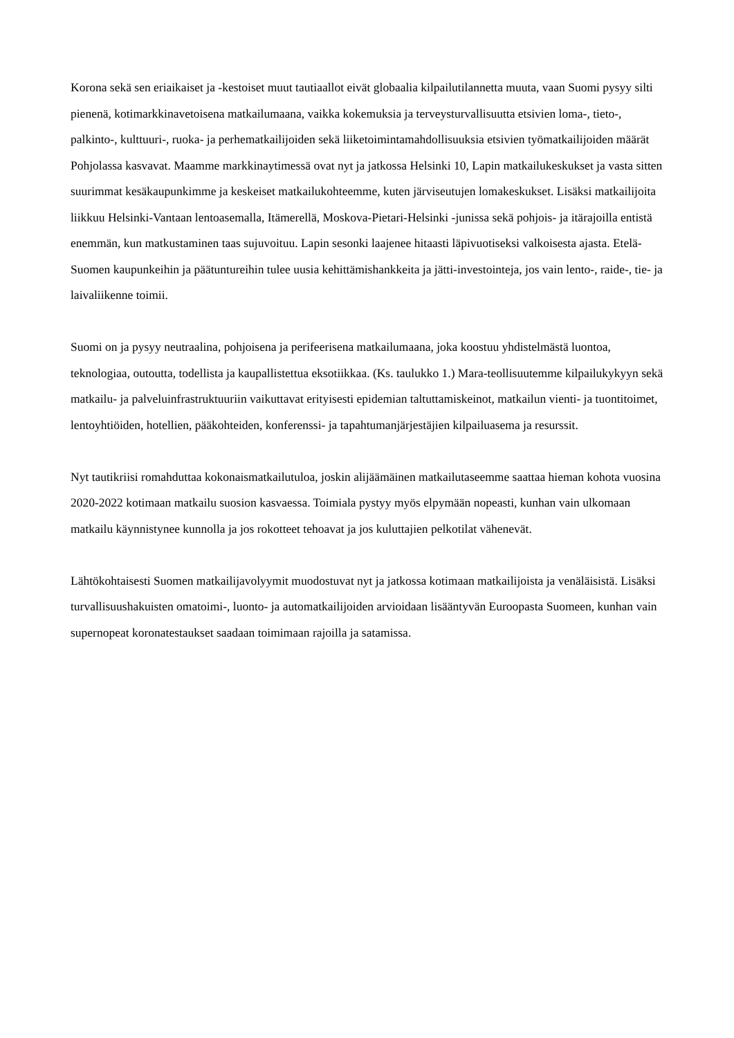Korona sekä sen eriaikaiset ja -kestoiset muut tautiaallot eivät globaalia kilpailutilannetta muuta, vaan Suomi pysyy silti pienenä, kotimarkkinavetoisena matkailumaana, vaikka kokemuksia ja terveysturvallisuutta etsivien loma-, tieto-, palkinto-, kulttuuri-, ruoka- ja perhematkailijoiden sekä liiketoimintamahdollisuuksia etsivien työmatkailijoiden määrät Pohjolassa kasvavat. Maamme markkinaytimessä ovat nyt ja jatkossa Helsinki 10, Lapin matkailukeskukset ja vasta sitten suurimmat kesäkaupunkimme ja keskeiset matkailukohteemme, kuten järviseutujen lomakeskukset. Lisäksi matkailijoita liikkuu Helsinki-Vantaan lentoasemalla, Itämerellä, Moskova-Pietari-Helsinki -junissa sekä pohjois- ja itärajoilla entistä enemmän, kun matkustaminen taas sujuvoituu. Lapin sesonki laajenee hitaasti läpivuotiseksi valkoisesta ajasta. Etelä-Suomen kaupunkeihin ja päätuntureihin tulee uusia kehittämishankkeita ja jätti-investointeja, jos vain lento-, raide-, tie- ja laivaliikenne toimii.
Suomi on ja pysyy neutraalina, pohjoisena ja perifeerisena matkailumaana, joka koostuu yhdistelmästä luontoa, teknologiaa, outoutta, todellista ja kaupallistettua eksotiikkaa. (Ks. taulukko 1.) Mara-teollisuutemme kilpailukykyyn sekä matkailu- ja palveluinfrastruktuuriin vaikuttavat erityisesti epidemian taltuttamiskeinot, matkailun vienti- ja tuontitoimet, lentoyhtiöiden, hotellien, pääkohteiden, konferenssi- ja tapahtumanjärjestäjien kilpailuasema ja resurssit.
Nyt tautikriisi romahduttaa kokonaismatkailutuloa, joskin alijäämäinen matkailutaseemme saattaa hieman kohota vuosina 2020-2022 kotimaan matkailu suosion kasvaessa. Toimiala pystyy myös elpymään nopeasti, kunhan vain ulkomaan matkailu käynnistynee kunnolla ja jos rokotteet tehoavat ja jos kuluttajien pelkotilat vähenevät.
Lähtökohtaisesti Suomen matkailijavolyymit muodostuvat nyt ja jatkossa kotimaan matkailijoista ja venäläisistä. Lisäksi turvallisuushakuisten omatoimi-, luonto- ja automatkailijoiden arvioidaan lisääntyvän Euroopasta Suomeen, kunhan vain supernopeat koronatestaukset saadaan toimimaan rajoilla ja satamissa.